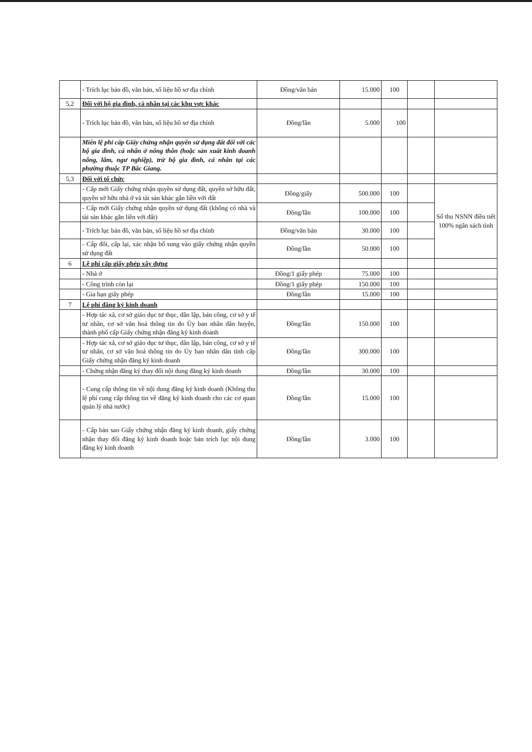| | - Trích lục bản đồ, văn bản, số liệu hồ sơ địa chính | Đồng/văn bản | 15.000 | 100 | | |
| 5,2 | Đối với hộ gia đình, cá nhân tại các khu vực khác | | | | | |
| | - Trích lục bản đồ, văn bản, số liệu hồ sơ địa chính | Đồng/lần | 5.000 | 100 | | |
| | Miễn lệ phí cấp Giấy chứng nhận quyền sử dụng đất đối với các hộ gia đình, cá nhân ở nông thôn (hoặc sản xuất kinh doanh nông, lâm, ngư nghiệp), trừ hộ gia đình, cá nhân tại các phường thuộc TP Bắc Giang. | | | | | |
| 5,3 | Đối với tổ chức | | | | | |
| | - Cấp mới Giấy chứng nhận quyền sử dụng đất, quyền sở hữu đất, quyền sở hữu nhà ở và tài sản khác gắn liền với đất | Đồng/giấy | 500.000 | 100 | | Số thu NSNN điều tiết 100% ngân sách tỉnh |
| | - Cấp mới Giấy chứng nhận quyền sử dụng đất (không có nhà và tài sản khác gắn liền với đất) | Đồng/lần | 100.000 | 100 | | |
| | - Trích lục bản đồ, văn bản, số liệu hồ sơ địa chính | Đồng/văn bản | 30.000 | 100 | | |
| | - Cấp đổi, cấp lại, xác nhận bổ sung vào giấy chứng nhận quyền sử dụng đất | Đồng/lần | 50.000 | 100 | | |
| 6 | Lệ phí cấp giấy phép xây dựng | | | | | |
| | - Nhà ở | Đồng/1 giấy phép | 75.000 | 100 | | |
| | - Công trình còn lại | Đồng/1 giấy phép | 150.000 | 100 | | |
| | - Gia hạn giấy phép | Đồng/lần | 15.000 | 100 | | |
| 7 | Lệ phí đăng ký kinh doanh | | | | | |
| | - Hợp tác xã, cơ sở giáo dục tư thục, dân lập, bán công, cơ sở y tế tư nhân, cơ sở văn hoá thông tin do Ủy ban nhân dân huyện, thành phố cấp Giấy chứng nhận đăng ký kinh doanh | Đồng/lần | 150.000 | 100 | | |
| | - Hợp tác xã, cơ sở giáo dục tư thục, dân lập, bán công, cơ sở y tế tư nhân, cơ sở văn hoá thông tin do Ủy ban nhân dân tỉnh cấp Giấy chứng nhận đăng ký kinh doanh | Đồng/lần | 300.000 | 100 | | |
| | - Chứng nhận đăng ký thay đổi nội dung đăng ký kinh doanh | Đồng/lần | 30.000 | 100 | | |
| | - Cung cấp thông tin về nội dung đăng ký kinh doanh (Không thu lệ phí cung cấp thông tin về đăng ký kinh doanh cho các cơ quan quản lý nhà nước) | Đồng/lần | 15.000 | 100 | | |
| | - Cấp bản sao Giấy chứng nhận đăng ký kinh doanh, giấy chứng nhận thay đổi đăng ký kinh doanh hoặc bản trích lục nội dung đăng ký kinh doanh | Đồng/lần | 3.000 | 100 | | |